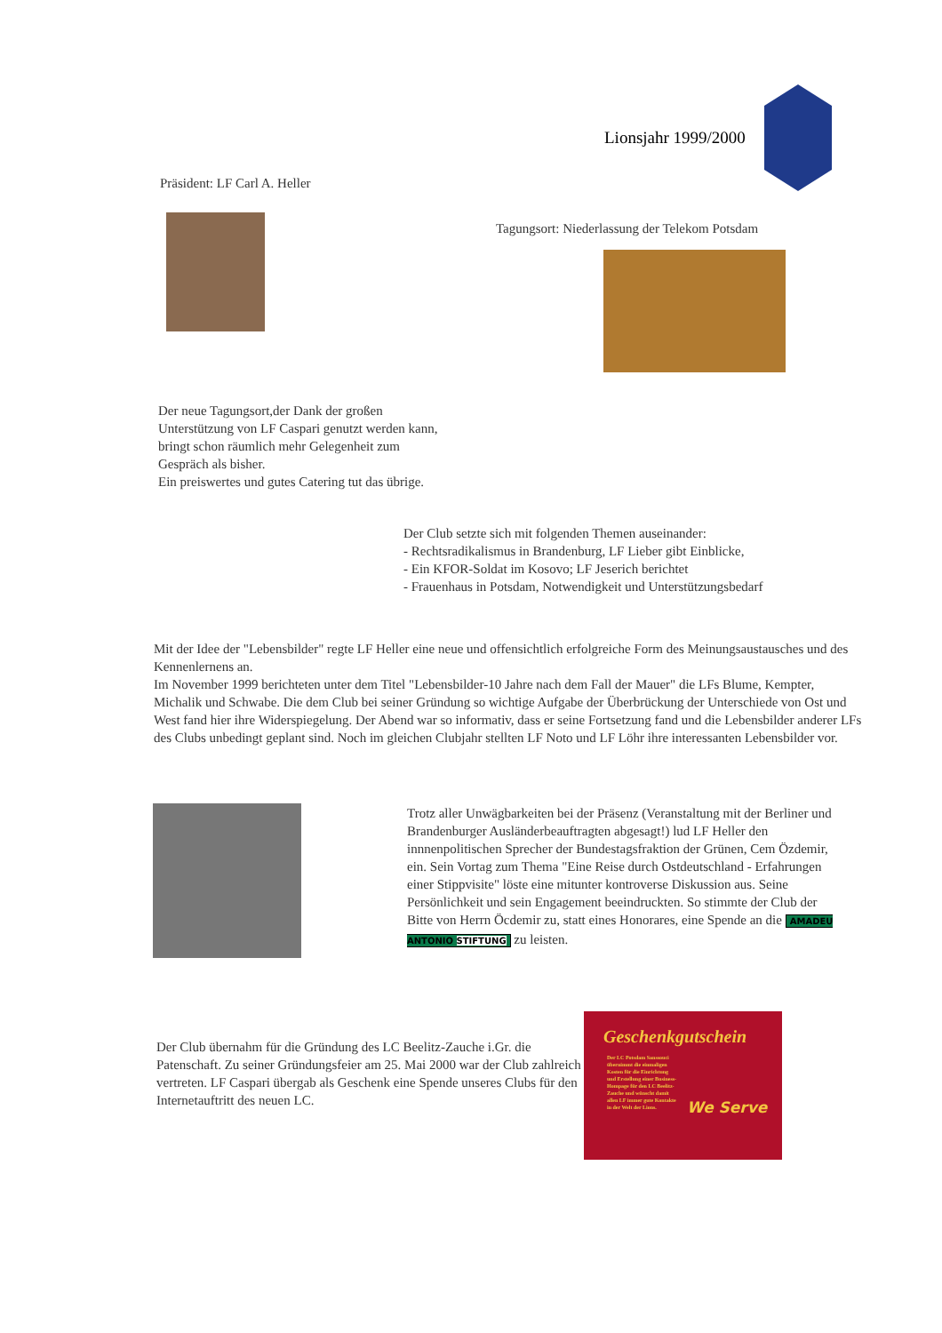Lionsjahr 1999/2000
Präsident: LF Carl A. Heller
Tagungsort: Niederlassung der Telekom Potsdam
Der neue Tagungsort,der Dank der großen
Unterstützung von LF Caspari genutzt werden kann,
bringt schon räumlich mehr Gelegenheit zum
Gespräch als bisher.
Ein preiswertes und gutes Catering tut das übrige.
Der Club setzte sich mit folgenden Themen auseinander:
- Rechtsradikalismus in Brandenburg, LF Lieber gibt Einblicke,
- Ein KFOR-Soldat im Kosovo; LF Jeserich berichtet
- Frauenhaus in Potsdam, Notwendigkeit und Unterstützungsbedarf
Mit der Idee der "Lebensbilder" regte LF Heller eine neue und offensichtlich erfolgreiche Form des Meinungsaustausches und des Kennenlernens an.
Im November 1999 berichteten unter dem Titel "Lebensbilder-10 Jahre nach dem Fall der Mauer" die LFs Blume, Kempter, Michalik und Schwabe. Die dem Club bei seiner Gründung so wichtige Aufgabe der Überbrückung der Unterschiede von Ost und West fand hier ihre Widerspiegelung. Der Abend war so informativ, dass er seine Fortsetzung fand und die Lebensbilder anderer LFs des Clubs unbedingt geplant sind. Noch im gleichen Clubjahr stellten LF Noto und LF Löhr ihre interessanten Lebensbilder vor.
Trotz aller Unwägbarkeiten bei der Präsenz (Veranstaltung mit der Berliner und Brandenburger Ausländerbeauftragten abgesagt!) lud LF Heller den innnenpolitischen Sprecher der Bundestagsfraktion der Grünen, Cem Özdemir, ein. Sein Vortag zum Thema "Eine Reise durch Ostdeutschland - Erfahrungen einer Stippvisite" löste eine mitunter kontroverse Diskussion aus. Seine Persönlichkeit und sein Engagement beeindruckten. So stimmte der Club der Bitte von Herrn Öcdemir zu, statt eines Honorares, eine Spende an die AMADEU ANTONIO STIFTUNG zu leisten.
Der Club übernahm für die Gründung des LC Beelitz-Zauche i.Gr. die Patenschaft. Zu seiner Gründungsfeier am 25. Mai 2000 war der Club zahlreich vertreten. LF Caspari übergab als Geschenk eine Spende unseres Clubs für den Internetauftritt des neuen LC.
Geschenkgutschein
Der LC Potsdam Sanssouci übernimmt die einmaligen Kosten für die Einrichtung und Erstellung einer Business-Hompage für den LC Beelitz-Zauche und wünscht damit allen LF immer gute Kontakte in der Welt der Lions.
We Serve